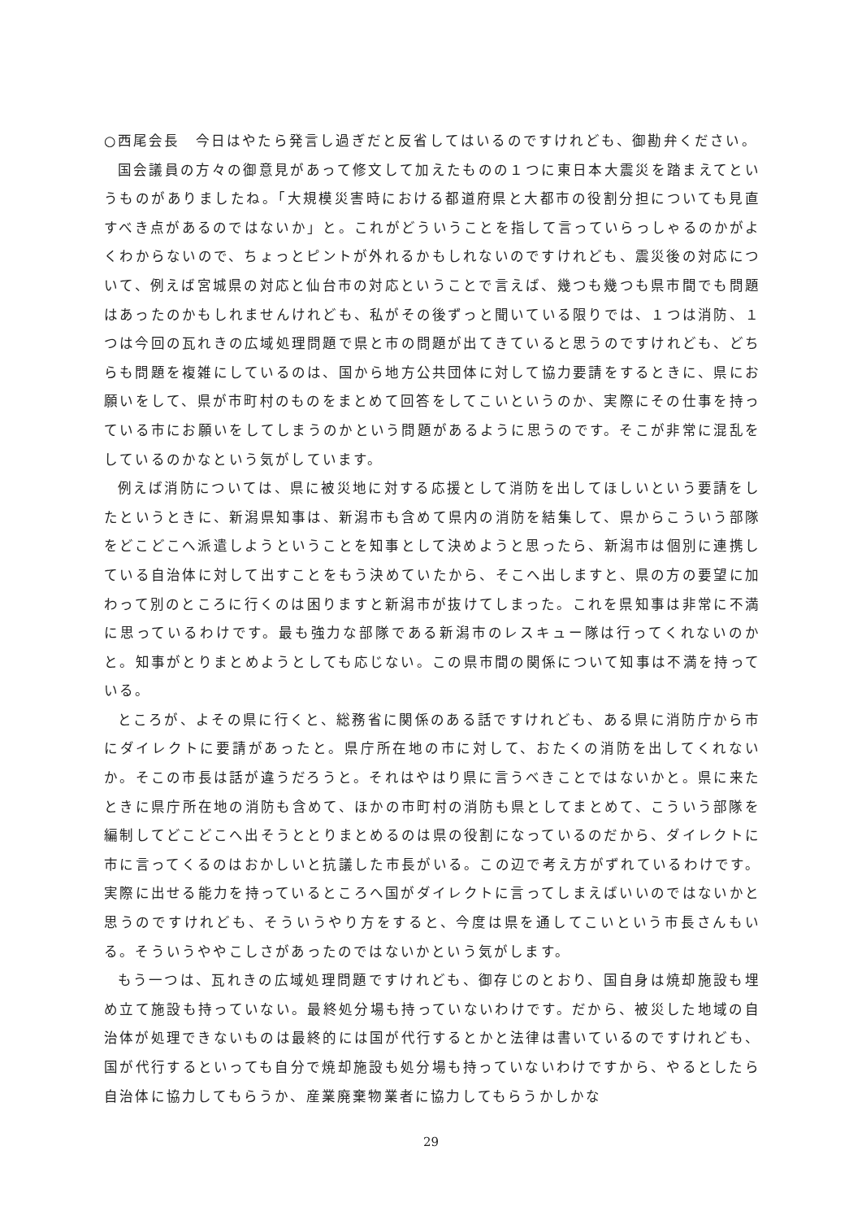○西尾会長　今日はやたら発言し過ぎだと反省してはいるのですけれども、御勘弁ください。
国会議員の方々の御意見があって修文して加えたものの１つに東日本大震災を踏まえてというものがありましたね。「大規模災害時における都道府県と大都市の役割分担についても見直すべき点があるのではないか」と。これがどういうことを指して言っていらっしゃるのかがよくわからないので、ちょっとピントが外れるかもしれないのですけれども、震災後の対応について、例えば宮城県の対応と仙台市の対応ということで言えば、幾つも幾つも県市間でも問題はあったのかもしれませんけれども、私がその後ずっと聞いている限りでは、１つは消防、１つは今回の瓦れきの広域処理問題で県と市の問題が出てきていると思うのですけれども、どちらも問題を複雑にしているのは、国から地方公共団体に対して協力要請をするときに、県にお願いをして、県が市町村のものをまとめて回答をしてこいというのか、実際にその仕事を持っている市にお願いをしてしまうのかという問題があるように思うのです。そこが非常に混乱をしているのかなという気がしています。
例えば消防については、県に被災地に対する応援として消防を出してほしいという要請をしたというときに、新潟県知事は、新潟市も含めて県内の消防を結集して、県からこういう部隊をどこどこへ派遣しようということを知事として決めようと思ったら、新潟市は個別に連携している自治体に対して出すことをもう決めていたから、そこへ出しますと、県の方の要望に加わって別のところに行くのは困りますと新潟市が抜けてしまった。これを県知事は非常に不満に思っているわけです。最も強力な部隊である新潟市のレスキュー隊は行ってくれないのかと。知事がとりまとめようとしても応じない。この県市間の関係について知事は不満を持っている。
ところが、よその県に行くと、総務省に関係のある話ですけれども、ある県に消防庁から市にダイレクトに要請があったと。県庁所在地の市に対して、おたくの消防を出してくれないか。そこの市長は話が違うだろうと。それはやはり県に言うべきことではないかと。県に来たときに県庁所在地の消防も含めて、ほかの市町村の消防も県としてまとめて、こういう部隊を編制してどこどこへ出そうととりまとめるのは県の役割になっているのだから、ダイレクトに市に言ってくるのはおかしいと抗議した市長がいる。この辺で考え方がずれているわけです。実際に出せる能力を持っているところへ国がダイレクトに言ってしまえばいいのではないかと思うのですけれども、そういうやり方をすると、今度は県を通してこいという市長さんもいる。そういうややこしさがあったのではないかという気がします。
もう一つは、瓦れきの広域処理問題ですけれども、御存じのとおり、国自身は焼却施設も埋め立て施設も持っていない。最終処分場も持っていないわけです。だから、被災した地域の自治体が処理できないものは最終的には国が代行するとかと法律は書いているのですけれども、国が代行するといっても自分で焼却施設も処分場も持っていないわけですから、やるとしたら自治体に協力してもらうか、産業廃棄物業者に協力してもらうかしかな
29